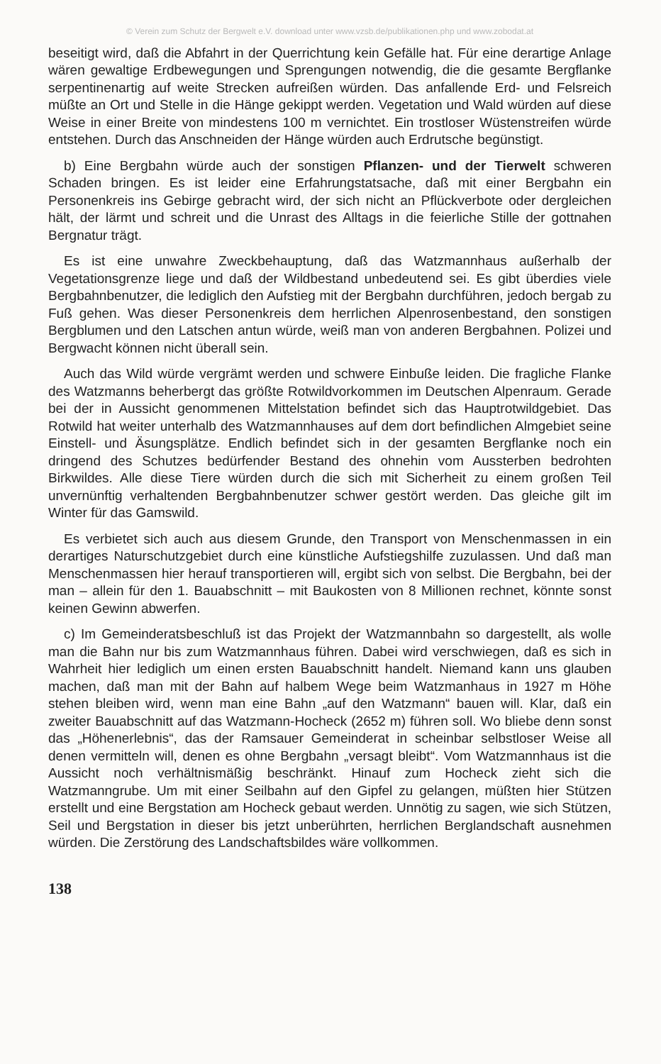© Verein zum Schutz der Bergwelt e.V. download unter www.vzsb.de/publikationen.php und www.zobodat.at
beseitigt wird, daß die Abfahrt in der Querrichtung kein Gefälle hat. Für eine derartige Anlage wären gewaltige Erdbewegungen und Sprengungen notwendig, die die gesamte Bergflanke serpentinenartig auf weite Strecken aufreißen würden. Das anfallende Erd- und Felsreich müßte an Ort und Stelle in die Hänge gekippt werden. Vegetation und Wald würden auf diese Weise in einer Breite von mindestens 100 m vernichtet. Ein trostloser Wüstenstreifen würde entstehen. Durch das Anschneiden der Hänge würden auch Erdrutsche begünstigt.
b) Eine Bergbahn würde auch der sonstigen Pflanzen- und der Tierwelt schweren Schaden bringen. Es ist leider eine Erfahrungstatsache, daß mit einer Bergbahn ein Personenkreis ins Gebirge gebracht wird, der sich nicht an Pflückverbote oder dergleichen hält, der lärmt und schreit und die Unrast des Alltags in die feierliche Stille der gottnahen Bergnatur trägt.
Es ist eine unwahre Zweckbehauptung, daß das Watzmannhaus außerhalb der Vegetationsgrenze liege und daß der Wildbestand unbedeutend sei. Es gibt überdies viele Bergbahnbenutzer, die lediglich den Aufstieg mit der Bergbahn durchführen, jedoch bergab zu Fuß gehen. Was dieser Personenkreis dem herrlichen Alpenrosenbestand, den sonstigen Bergblumen und den Latschen antun würde, weiß man von anderen Bergbahnen. Polizei und Bergwacht können nicht überall sein.
Auch das Wild würde vergrämt werden und schwere Einbuße leiden. Die fragliche Flanke des Watzmanns beherbergt das größte Rotwildvorkommen im Deutschen Alpenraum. Gerade bei der in Aussicht genommenen Mittelstation befindet sich das Hauptrotwildgebiet. Das Rotwild hat weiter unterhalb des Watzmannhauses auf dem dort befindlichen Almgebiet seine Einstell- und Äsungsplätze. Endlich befindet sich in der gesamten Bergflanke noch ein dringend des Schutzes bedürfender Bestand des ohnehin vom Aussterben bedrohten Birkwildes. Alle diese Tiere würden durch die sich mit Sicherheit zu einem großen Teil unvernünftig verhaltenden Bergbahnbenutzer schwer gestört werden. Das gleiche gilt im Winter für das Gamswild.
Es verbietet sich auch aus diesem Grunde, den Transport von Menschenmassen in ein derartiges Naturschutzgebiet durch eine künstliche Aufstiegshilfe zuzulassen. Und daß man Menschenmassen hier herauf transportieren will, ergibt sich von selbst. Die Bergbahn, bei der man – allein für den 1. Bauabschnitt – mit Baukosten von 8 Millionen rechnet, könnte sonst keinen Gewinn abwerfen.
c) Im Gemeinderatsbeschluß ist das Projekt der Watzmannbahn so dargestellt, als wolle man die Bahn nur bis zum Watzmannhaus führen. Dabei wird verschwiegen, daß es sich in Wahrheit hier lediglich um einen ersten Bauabschnitt handelt. Niemand kann uns glauben machen, daß man mit der Bahn auf halbem Wege beim Watzmanhaus in 1927 m Höhe stehen bleiben wird, wenn man eine Bahn „auf den Watzmann“ bauen will. Klar, daß ein zweiter Bauabschnitt auf das Watzmann-Hocheck (2652 m) führen soll. Wo bliebe denn sonst das „Höhenerlebnis“, das der Ramsauer Gemeinderat in scheinbar selbstloser Weise all denen vermitteln will, denen es ohne Bergbahn „versagt bleibt“. Vom Watzmannhaus ist die Aussicht noch verhältnismäßig beschränkt. Hinauf zum Hocheck zieht sich die Watzmanngrube. Um mit einer Seilbahn auf den Gipfel zu gelangen, müßten hier Stützen erstellt und eine Bergstation am Hocheck gebaut werden. Unnötig zu sagen, wie sich Stützen, Seil und Bergstation in dieser bis jetzt unberührten, herrlichen Berglandschaft ausnehmen würden. Die Zerstörung des Landschaftsbildes wäre vollkommen.
138